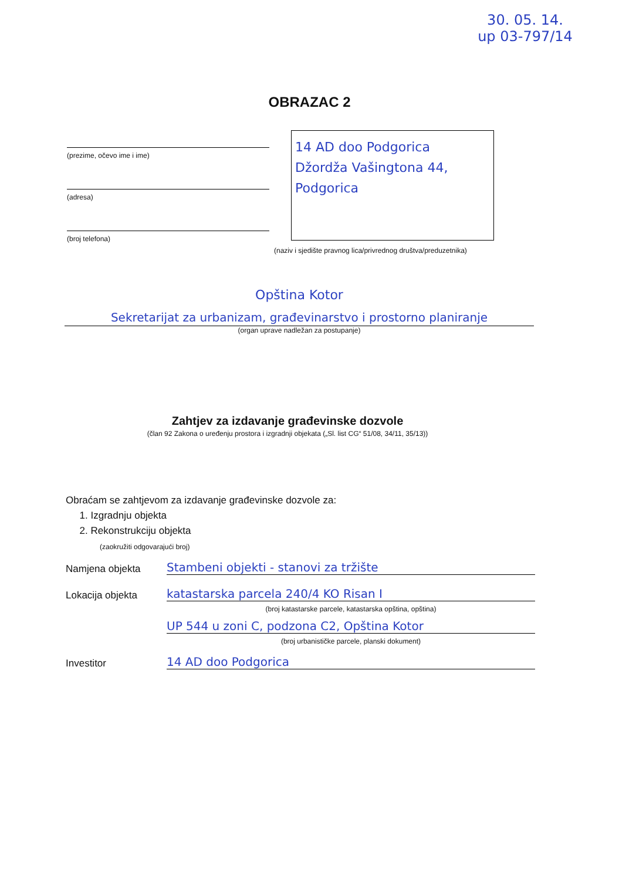30. 05. 14.
up 03-797/14
OBRAZAC 2
(prezime, očevo ime i ime)
(adresa)
(broj telefona)
14 AD doo Podgorica
Džordža Vašingtona 44,
Podgorica
(naziv i sjedište pravnog lica/privrednog društva/preduzetnika)
Opština Kotor
Sekretarijat za urbanizam, građevinarstvo i prostorno planiranje
(organ uprave nadležan za postupanje)
Zahtjev za izdavanje građevinske dozvole
(član 92 Zakona o uređenju prostora i izgradnji objekata („Sl. list CG“ 51/08, 34/11, 35/13))
Obraćam se zahtjevom za izdavanje građevinske dozvole za:
1. Izgradnju objekta
2. Rekonstrukciju objekta
(zaokružiti odgovarajući broj)
Namjena objekta
Stambeni objekti - stanovi za tržište
Lokacija objekta
katastarska parcela 240/4 KO Risan I
(broj katastarske parcele, katastarska opština, opština)
UP 544 u zoni C, podzona C2, Opština Kotor
(broj urbanističke parcele, planski dokument)
Investitor
14 AD doo Podgorica